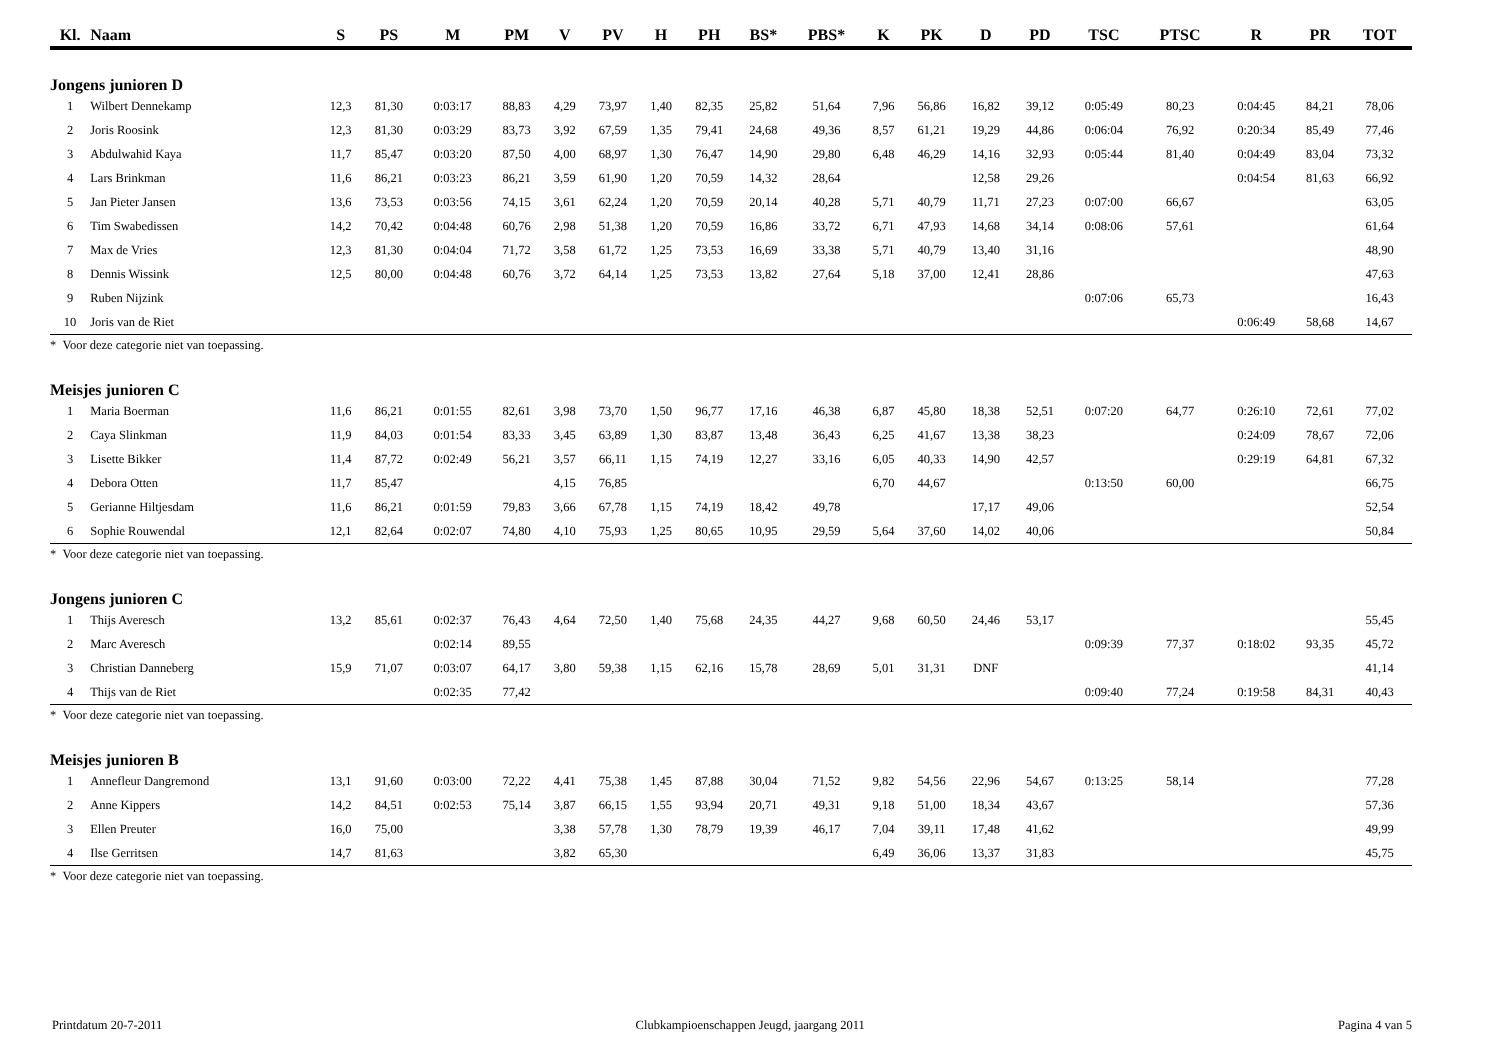| Kl. | Naam | S | PS | M | PM | V | PV | H | PH | BS* | PBS* | K | PK | D | PD | TSC | PTSC | R | PR | TOT |
| --- | --- | --- | --- | --- | --- | --- | --- | --- | --- | --- | --- | --- | --- | --- | --- | --- | --- | --- | --- | --- |
| Jongens junioren D | | | | | | | | | | | | | | | | | | | | |
| 1 | Wilbert Dennekamp | 12,3 | 81,30 | 0:03:17 | 88,83 | 4,29 | 73,97 | 1,40 | 82,35 | 25,82 | 51,64 | 7,96 | 56,86 | 16,82 | 39,12 | 0:05:49 | 80,23 | 0:04:45 | 84,21 | 78,06 |
| 2 | Joris Roosink | 12,3 | 81,30 | 0:03:29 | 83,73 | 3,92 | 67,59 | 1,35 | 79,41 | 24,68 | 49,36 | 8,57 | 61,21 | 19,29 | 44,86 | 0:06:04 | 76,92 | 0:20:34 | 85,49 | 77,46 |
| 3 | Abdulwahid Kaya | 11,7 | 85,47 | 0:03:20 | 87,50 | 4,00 | 68,97 | 1,30 | 76,47 | 14,90 | 29,80 | 6,48 | 46,29 | 14,16 | 32,93 | 0:05:44 | 81,40 | 0:04:49 | 83,04 | 73,32 |
| 4 | Lars Brinkman | 11,6 | 86,21 | 0:03:23 | 86,21 | 3,59 | 61,90 | 1,20 | 70,59 | 14,32 | 28,64 | | | 12,58 | 29,26 | | | 0:04:54 | 81,63 | 66,92 |
| 5 | Jan Pieter Jansen | 13,6 | 73,53 | 0:03:56 | 74,15 | 3,61 | 62,24 | 1,20 | 70,59 | 20,14 | 40,28 | 5,71 | 40,79 | 11,71 | 27,23 | 0:07:00 | 66,67 | | | 63,05 |
| 6 | Tim Swabedissen | 14,2 | 70,42 | 0:04:48 | 60,76 | 2,98 | 51,38 | 1,20 | 70,59 | 16,86 | 33,72 | 6,71 | 47,93 | 14,68 | 34,14 | 0:08:06 | 57,61 | | | 61,64 |
| 7 | Max de Vries | 12,3 | 81,30 | 0:04:04 | 71,72 | 3,58 | 61,72 | 1,25 | 73,53 | 16,69 | 33,38 | 5,71 | 40,79 | 13,40 | 31,16 | | | | | 48,90 |
| 8 | Dennis Wissink | 12,5 | 80,00 | 0:04:48 | 60,76 | 3,72 | 64,14 | 1,25 | 73,53 | 13,82 | 27,64 | 5,18 | 37,00 | 12,41 | 28,86 | | | | | 47,63 |
| 9 | Ruben Nijzink | | | | | | | | | | | | | | | 0:07:06 | 65,73 | | | 16,43 |
| 10 | Joris van de Riet | | | | | | | | | | | | | | | | | 0:06:49 | 58,68 | 14,67 |
| * Voor deze categorie niet van toepassing. | | | | | | | | | | | | | | | | | | | | |
| Meisjes junioren C | | | | | | | | | | | | | | | | | | | | |
| 1 | Maria Boerman | 11,6 | 86,21 | 0:01:55 | 82,61 | 3,98 | 73,70 | 1,50 | 96,77 | 17,16 | 46,38 | 6,87 | 45,80 | 18,38 | 52,51 | 0:07:20 | 64,77 | 0:26:10 | 72,61 | 77,02 |
| 2 | Caya Slinkman | 11,9 | 84,03 | 0:01:54 | 83,33 | 3,45 | 63,89 | 1,30 | 83,87 | 13,48 | 36,43 | 6,25 | 41,67 | 13,38 | 38,23 | | | 0:24:09 | 78,67 | 72,06 |
| 3 | Lisette Bikker | 11,4 | 87,72 | 0:02:49 | 56,21 | 3,57 | 66,11 | 1,15 | 74,19 | 12,27 | 33,16 | 6,05 | 40,33 | 14,90 | 42,57 | | | 0:29:19 | 64,81 | 67,32 |
| 4 | Debora Otten | 11,7 | 85,47 | | | 4,15 | 76,85 | | | | | 6,70 | 44,67 | | | 0:13:50 | 60,00 | | | 66,75 |
| 5 | Gerianne Hiltjesdam | 11,6 | 86,21 | 0:01:59 | 79,83 | 3,66 | 67,78 | 1,15 | 74,19 | 18,42 | 49,78 | | | 17,17 | 49,06 | | | | | 52,54 |
| 6 | Sophie Rouwendal | 12,1 | 82,64 | 0:02:07 | 74,80 | 4,10 | 75,93 | 1,25 | 80,65 | 10,95 | 29,59 | 5,64 | 37,60 | 14,02 | 40,06 | | | | | 50,84 |
| * Voor deze categorie niet van toepassing. | | | | | | | | | | | | | | | | | | | | |
| Jongens junioren C | | | | | | | | | | | | | | | | | | | | |
| 1 | Thijs Averesch | 13,2 | 85,61 | 0:02:37 | 76,43 | 4,64 | 72,50 | 1,40 | 75,68 | 24,35 | 44,27 | 9,68 | 60,50 | 24,46 | 53,17 | | | | | 55,45 |
| 2 | Marc Averesch | | | 0:02:14 | 89,55 | | | | | | | | | | | 0:09:39 | 77,37 | 0:18:02 | 93,35 | 45,72 |
| 3 | Christian Danneberg | 15,9 | 71,07 | 0:03:07 | 64,17 | 3,80 | 59,38 | 1,15 | 62,16 | 15,78 | 28,69 | 5,01 | 31,31 | DNF | | | | | | 41,14 |
| 4 | Thijs van de Riet | | | 0:02:35 | 77,42 | | | | | | | | | | | 0:09:40 | 77,24 | 0:19:58 | 84,31 | 40,43 |
| * Voor deze categorie niet van toepassing. | | | | | | | | | | | | | | | | | | | | |
| Meisjes junioren B | | | | | | | | | | | | | | | | | | | | |
| 1 | Annefleur Dangremond | 13,1 | 91,60 | 0:03:00 | 72,22 | 4,41 | 75,38 | 1,45 | 87,88 | 30,04 | 71,52 | 9,82 | 54,56 | 22,96 | 54,67 | 0:13:25 | 58,14 | | | 77,28 |
| 2 | Anne Kippers | 14,2 | 84,51 | 0:02:53 | 75,14 | 3,87 | 66,15 | 1,55 | 93,94 | 20,71 | 49,31 | 9,18 | 51,00 | 18,34 | 43,67 | | | | | 57,36 |
| 3 | Ellen Preuter | 16,0 | 75,00 | | | 3,38 | 57,78 | 1,30 | 78,79 | 19,39 | 46,17 | 7,04 | 39,11 | 17,48 | 41,62 | | | | | 49,99 |
| 4 | Ilse Gerritsen | 14,7 | 81,63 | | | 3,82 | 65,30 | | | | | 6,49 | 36,06 | 13,37 | 31,83 | | | | | 45,75 |
| * Voor deze categorie niet van toepassing. | | | | | | | | | | | | | | | | | | | | |
Printdatum 20-7-2011 Clubkampioenschappen Jeugd, jaargang 2011 Pagina 4 van 5